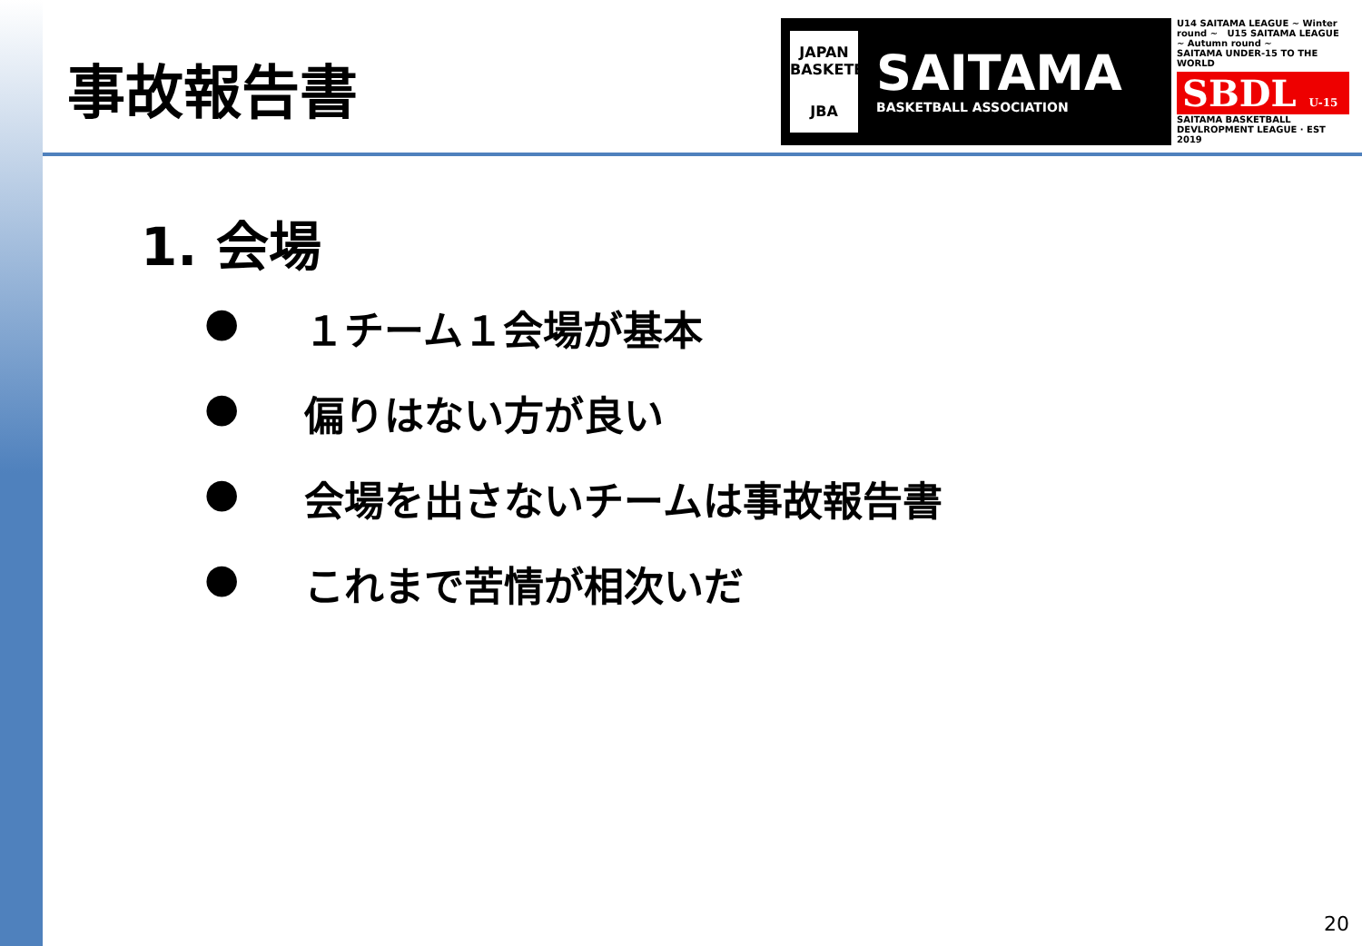事故報告書
JAPAN BASKETBALL
JBA
SAITAMA
BASKETBALL ASSOCIATION
U14 SAITAMA LEAGUE ~ Winter round ~ U15 SAITAMA LEAGUE ~ Autumn round ~
SAITAMA UNDER-15 TO THE WORLD
SBDL U-15
SAITAMA BASKETBALL DEVLROPMENT LEAGUE · EST 2019
1. 会場
● １チーム１会場が基本
● 偏りはない方が良い
● 会場を出さないチームは事故報告書
● これまで苦情が相次いだ
20